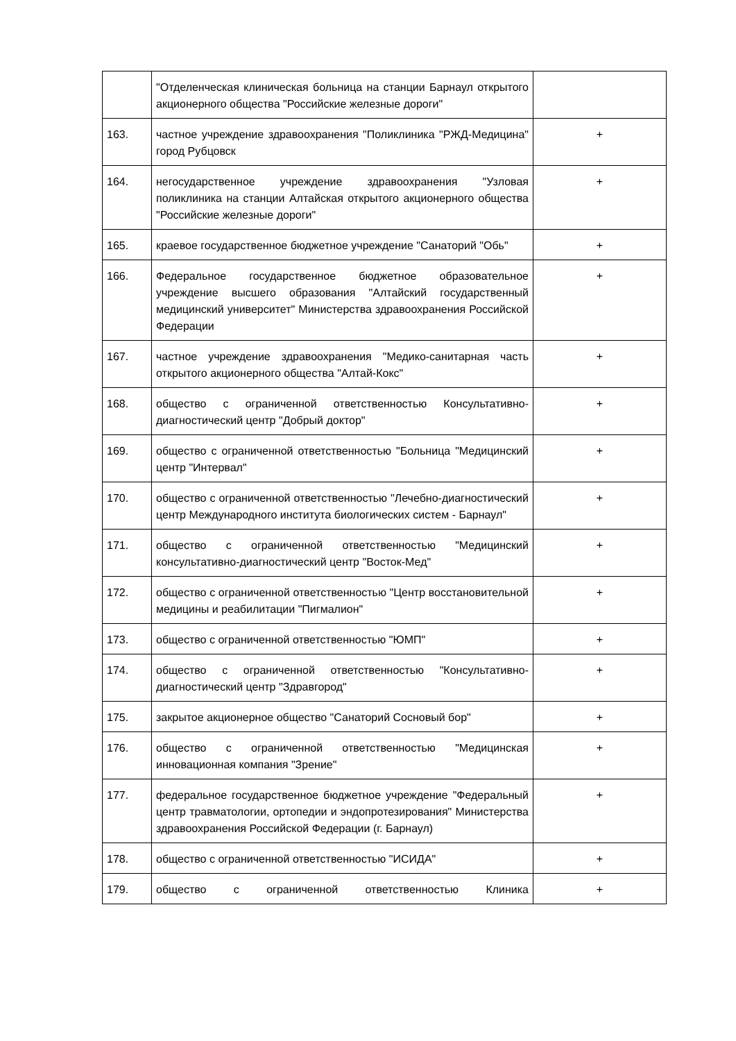| | "Отделенческая клиническая больница на станции Барнаул открытого акционерного общества "Российские железные дороги" | |
| 163. | частное учреждение здравоохранения "Поликлиника "РЖД-Медицина" город Рубцовск | + |
| 164. | негосударственное учреждение здравоохранения "Узловая поликлиника на станции Алтайская открытого акционерного общества "Российские железные дороги" | + |
| 165. | краевое государственное бюджетное учреждение "Санаторий "Обь" | + |
| 166. | Федеральное государственное бюджетное образовательное учреждение высшего образования "Алтайский государственный медицинский университет" Министерства здравоохранения Российской Федерации | + |
| 167. | частное учреждение здравоохранения "Медико-санитарная часть открытого акционерного общества "Алтай-Кокс" | + |
| 168. | общество с ограниченной ответственностью Консультативно-диагностический центр "Добрый доктор" | + |
| 169. | общество с ограниченной ответственностью "Больница "Медицинский центр "Интервал" | + |
| 170. | общество с ограниченной ответственностью "Лечебно-диагностический центр Международного института биологических систем - Барнаул" | + |
| 171. | общество с ограниченной ответственностью "Медицинский консультативно-диагностический центр "Восток-Мед" | + |
| 172. | общество с ограниченной ответственностью "Центр восстановительной медицины и реабилитации "Пигмалион" | + |
| 173. | общество с ограниченной ответственностью "ЮМП" | + |
| 174. | общество с ограниченной ответственностью "Консультативно-диагностический центр "Здравгород" | + |
| 175. | закрытое акционерное общество "Санаторий Сосновый бор" | + |
| 176. | общество с ограниченной ответственностью "Медицинская инновационная компания "Зрение" | + |
| 177. | федеральное государственное бюджетное учреждение "Федеральный центр травматологии, ортопедии и эндопротезирования" Министерства здравоохранения Российской Федерации (г. Барнаул) | + |
| 178. | общество с ограниченной ответственностью "ИСИДА" | + |
| 179. | общество с ограниченной ответственностью Клиника | + |